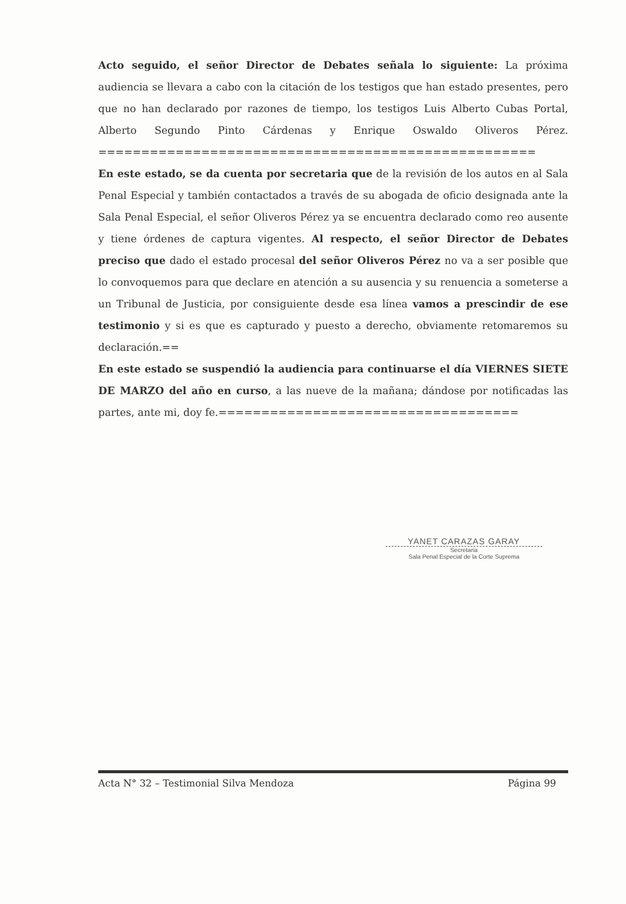Acto seguido, el señor Director de Debates señala lo siguiente: La próxima audiencia se llevara a cabo con la citación de los testigos que han estado presentes, pero que no han declarado por razones de tiempo, los testigos Luis Alberto Cubas Portal, Alberto Segundo Pinto Cárdenas y Enrique Oswaldo Oliveros Pérez. ===================================================
En este estado, se da cuenta por secretaria que de la revisión de los autos en al Sala Penal Especial y también contactados a través de su abogada de oficio designada ante la Sala Penal Especial, el señor Oliveros Pérez ya se encuentra declarado como reo ausente y tiene órdenes de captura vigentes. Al respecto, el señor Director de Debates preciso que dado el estado procesal del señor Oliveros Pérez no va a ser posible que lo convoquemos para que declare en atención a su ausencia y su renuencia a someterse a un Tribunal de Justicia, por consiguiente desde esa línea vamos a prescindir de ese testimonio y si es que es capturado y puesto a derecho, obviamente retomaremos su declaración.==
En este estado se suspendió la audiencia para continuarse el día VIERNES SIETE DE MARZO del año en curso, a las nueve de la mañana; dándose por notificadas las partes, ante mi, doy fe.===================================
YANET CARAZAS GARAY
Secretaria
Sala Penal Especial de la Corte Suprema
Acta N° 32 – Testimonial Silva Mendoza Página 99